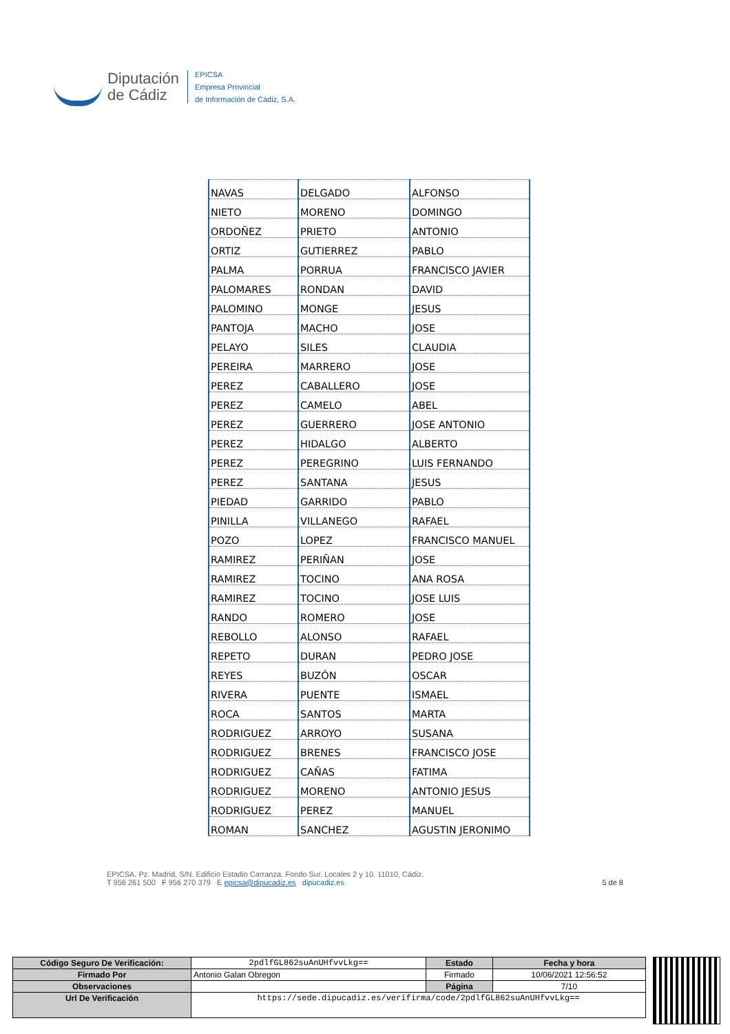Diputación
de Cádiz
EPICSA
Empresa Provincial
de Información de Cádiz, S.A.
| NAVAS | DELGADO | ALFONSO |
| NIETO | MORENO | DOMINGO |
| ORDOÑEZ | PRIETO | ANTONIO |
| ORTIZ | GUTIERREZ | PABLO |
| PALMA | PORRUA | FRANCISCO JAVIER |
| PALOMARES | RONDAN | DAVID |
| PALOMINO | MONGE | JESUS |
| PANTOJA | MACHO | JOSE |
| PELAYO | SILES | CLAUDIA |
| PEREIRA | MARRERO | JOSE |
| PEREZ | CABALLERO | JOSE |
| PEREZ | CAMELO | ABEL |
| PEREZ | GUERRERO | JOSE ANTONIO |
| PEREZ | HIDALGO | ALBERTO |
| PEREZ | PEREGRINO | LUIS FERNANDO |
| PEREZ | SANTANA | JESUS |
| PIEDAD | GARRIDO | PABLO |
| PINILLA | VILLANEGO | RAFAEL |
| POZO | LOPEZ | FRANCISCO MANUEL |
| RAMIREZ | PERIÑAN | JOSE |
| RAMIREZ | TOCINO | ANA ROSA |
| RAMIREZ | TOCINO | JOSE LUIS |
| RANDO | ROMERO | JOSE |
| REBOLLO | ALONSO | RAFAEL |
| REPETO | DURAN | PEDRO JOSE |
| REYES | BUZÓN | OSCAR |
| RIVERA | PUENTE | ISMAEL |
| ROCA | SANTOS | MARTA |
| RODRIGUEZ | ARROYO | SUSANA |
| RODRIGUEZ | BRENES | FRANCISCO JOSE |
| RODRIGUEZ | CAÑAS | FATIMA |
| RODRIGUEZ | MORENO | ANTONIO JESUS |
| RODRIGUEZ | PEREZ | MANUEL |
| ROMAN | SANCHEZ | AGUSTIN JERONIMO |
EPICSA. Pz. Madrid, S/N. Edificio Estadio Carranza. Fondo Sur. Locales 2 y 10. 11010, Cádiz.
T 956 261 500 F 956 270 379 E epicsa@dipucadiz.es dipucadiz.es 5 de 8
| Código Seguro De Verificación: | 2pdlfGL862suAnUHfvvLkg== | Estado | Fecha y hora |
| Firmado Por | Antonio Galan Obregon | Firmado | 10/06/2021 12:56:52 |
| Observaciones | | Página | 7/10 |
| Url De Verificación | https://sede.dipucadiz.es/verifirma/code/2pdlfGL862suAnUHfvvLkg== | | |